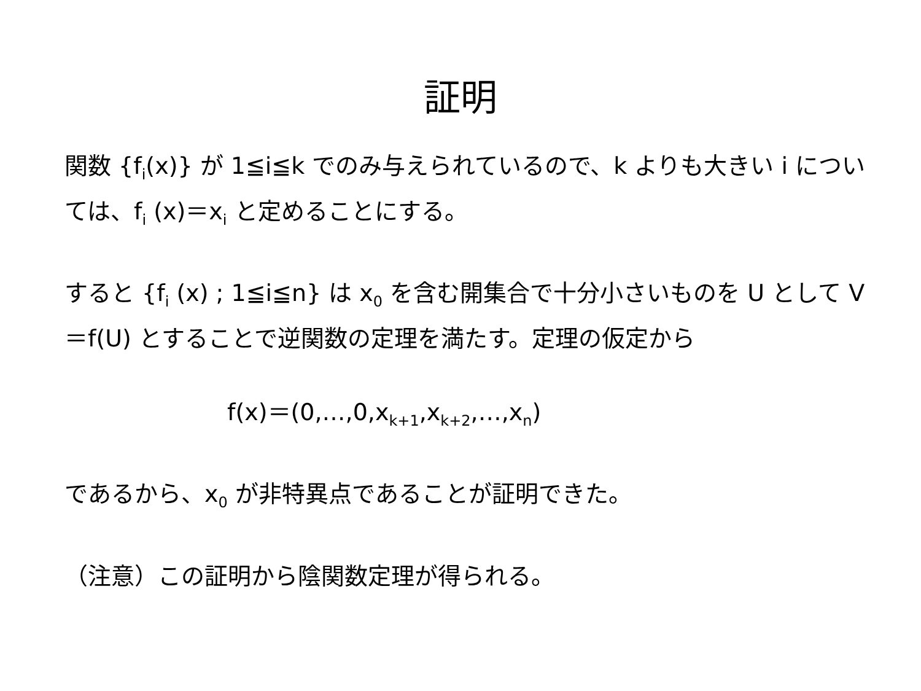証明
関数 {f<sub>i</sub>(x)} が 1≦i≦k でのみ与えられているので、k よりも大きい i については、f<sub>i</sub> (x)＝x<sub>i</sub> と定めることにする。
すると {f<sub>i</sub> (x) ; 1≦i≦n} は x<sub>0</sub> を含む開集合で十分小さいものを U として V＝f(U) とすることで逆関数の定理を満たす。定理の仮定から
f(x)＝(0,…,0,x<sub>k+1</sub>,x<sub>k+2</sub>,…,x<sub>n</sub>)
であるから、x<sub>0</sub> が非特異点であることが証明できた。
（注意）この証明から陰関数定理が得られる。